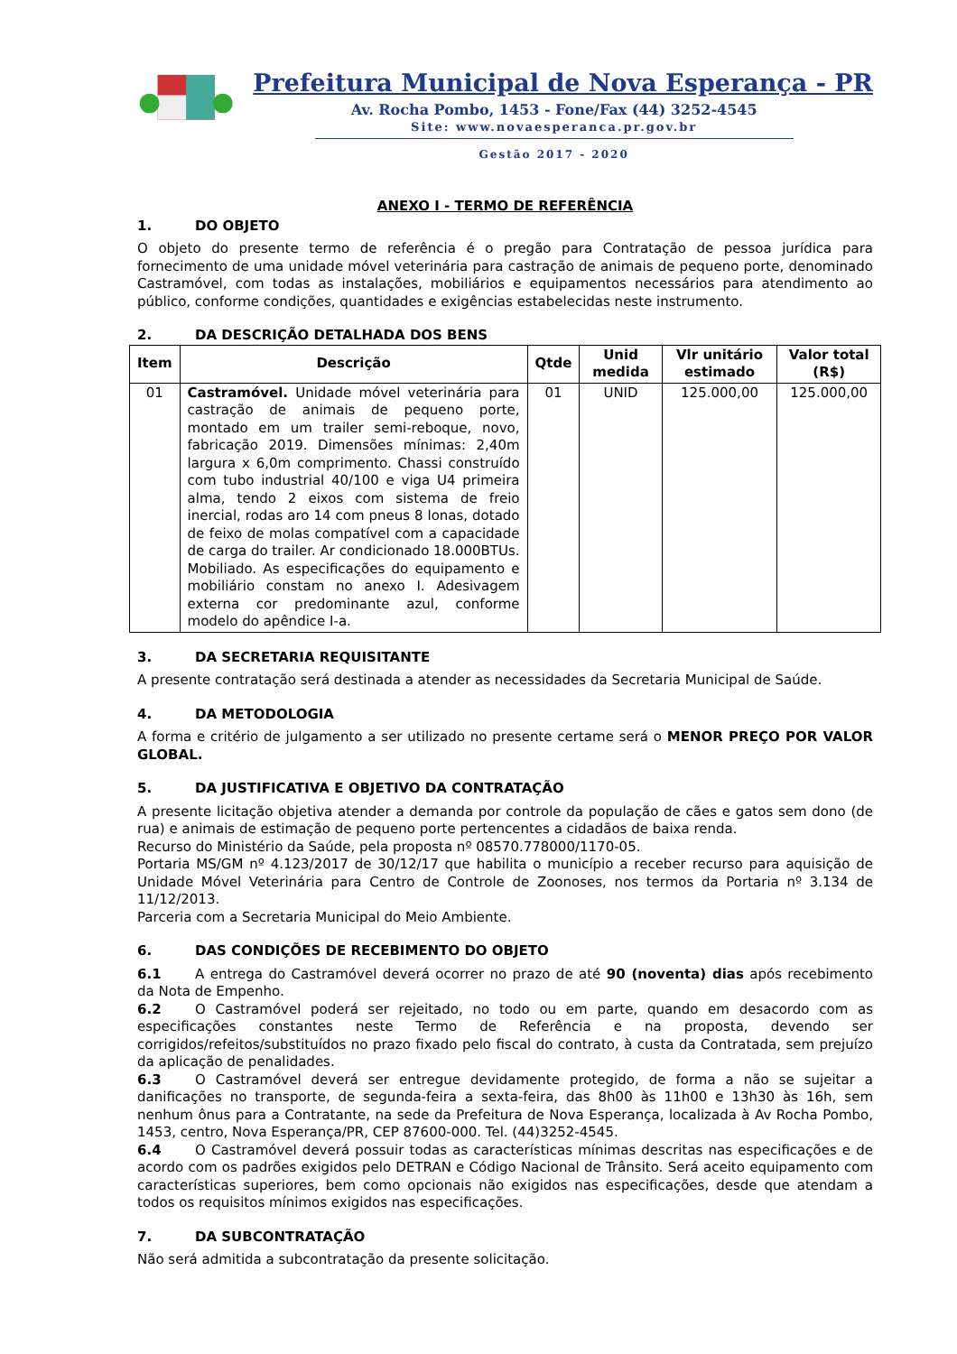Prefeitura Municipal de Nova Esperança - PR
Av. Rocha Pombo, 1453 - Fone/Fax (44) 3252-4545
Site: www.novaesperanca.pr.gov.br
Gestão 2017 - 2020
ANEXO I - TERMO DE REFERÊNCIA
1. DO OBJETO
O objeto do presente termo de referência é o pregão para Contratação de pessoa jurídica para fornecimento de uma unidade móvel veterinária para castração de animais de pequeno porte, denominado Castramóvel, com todas as instalações, mobiliários e equipamentos necessários para atendimento ao público, conforme condições, quantidades e exigências estabelecidas neste instrumento.
2. DA DESCRIÇÃO DETALHADA DOS BENS
| Item | Descrição | Qtde | Unid medida | Vlr unitário estimado | Valor total (R$) |
| --- | --- | --- | --- | --- | --- |
| 01 | Castramóvel. Unidade móvel veterinária para castração de animais de pequeno porte, montado em um trailer semi-reboque, novo, fabricação 2019. Dimensões mínimas: 2,40m largura x 6,0m comprimento. Chassi construído com tubo industrial 40/100 e viga U4 primeira alma, tendo 2 eixos com sistema de freio inercial, rodas aro 14 com pneus 8 lonas, dotado de feixo de molas compatível com a capacidade de carga do trailer. Ar condicionado 18.000BTUs. Mobiliado. As especificações do equipamento e mobiliário constam no anexo I. Adesivagem externa cor predominante azul, conforme modelo do apêndice I-a. | 01 | UNID | 125.000,00 | 125.000,00 |
3. DA SECRETARIA REQUISITANTE
A presente contratação será destinada a atender as necessidades da Secretaria Municipal de Saúde.
4. DA METODOLOGIA
A forma e critério de julgamento a ser utilizado no presente certame será o MENOR PREÇO POR VALOR GLOBAL.
5. DA JUSTIFICATIVA E OBJETIVO DA CONTRATAÇÃO
A presente licitação objetiva atender a demanda por controle da população de cães e gatos sem dono (de rua) e animais de estimação de pequeno porte pertencentes a cidadãos de baixa renda.
Recurso do Ministério da Saúde, pela proposta nº 08570.778000/1170-05.
Portaria MS/GM nº 4.123/2017 de 30/12/17 que habilita o município a receber recurso para aquisição de Unidade Móvel Veterinária para Centro de Controle de Zoonoses, nos termos da Portaria nº 3.134 de 11/12/2013.
Parceria com a Secretaria Municipal do Meio Ambiente.
6. DAS CONDIÇÕES DE RECEBIMENTO DO OBJETO
6.1 A entrega do Castramóvel deverá ocorrer no prazo de até 90 (noventa) dias após recebimento da Nota de Empenho.
6.2 O Castramóvel poderá ser rejeitado, no todo ou em parte, quando em desacordo com as especificações constantes neste Termo de Referência e na proposta, devendo ser corrigidos/refeitos/substituídos no prazo fixado pelo fiscal do contrato, à custa da Contratada, sem prejuízo da aplicação de penalidades.
6.3 O Castramóvel deverá ser entregue devidamente protegido, de forma a não se sujeitar a danificações no transporte, de segunda-feira a sexta-feira, das 8h00 às 11h00 e 13h30 às 16h, sem nenhum ônus para a Contratante, na sede da Prefeitura de Nova Esperança, localizada à Av Rocha Pombo, 1453, centro, Nova Esperança/PR, CEP 87600-000. Tel. (44)3252-4545.
6.4 O Castramóvel deverá possuir todas as características mínimas descritas nas especificações e de acordo com os padrões exigidos pelo DETRAN e Código Nacional de Trânsito. Será aceito equipamento com características superiores, bem como opcionais não exigidos nas especificações, desde que atendam a todos os requisitos mínimos exigidos nas especificações.
7. DA SUBCONTRATAÇÃO
Não será admitida a subcontratação da presente solicitação.